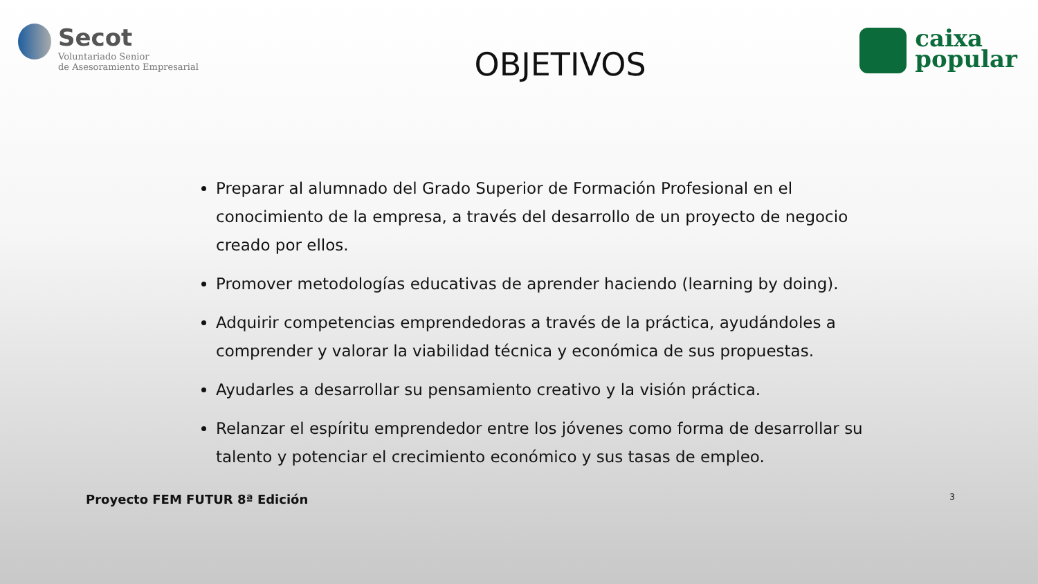Secot
Voluntariado Senior
de Asesoramiento Empresarial
OBJETIVOS
caixa
popular
Preparar al alumnado del Grado Superior de Formación Profesional en el conocimiento de la empresa, a través del desarrollo de un proyecto de negocio creado por ellos.
Promover metodologías educativas de aprender haciendo (learning by doing).
Adquirir competencias emprendedoras a través de la práctica, ayudándoles a comprender y valorar la viabilidad técnica y económica de sus propuestas.
Ayudarles a desarrollar su pensamiento creativo y la visión práctica.
Relanzar el espíritu emprendedor entre los jóvenes como forma de desarrollar su talento y potenciar el crecimiento económico y sus tasas de empleo.
Proyecto FEM FUTUR 8ª Edición 3